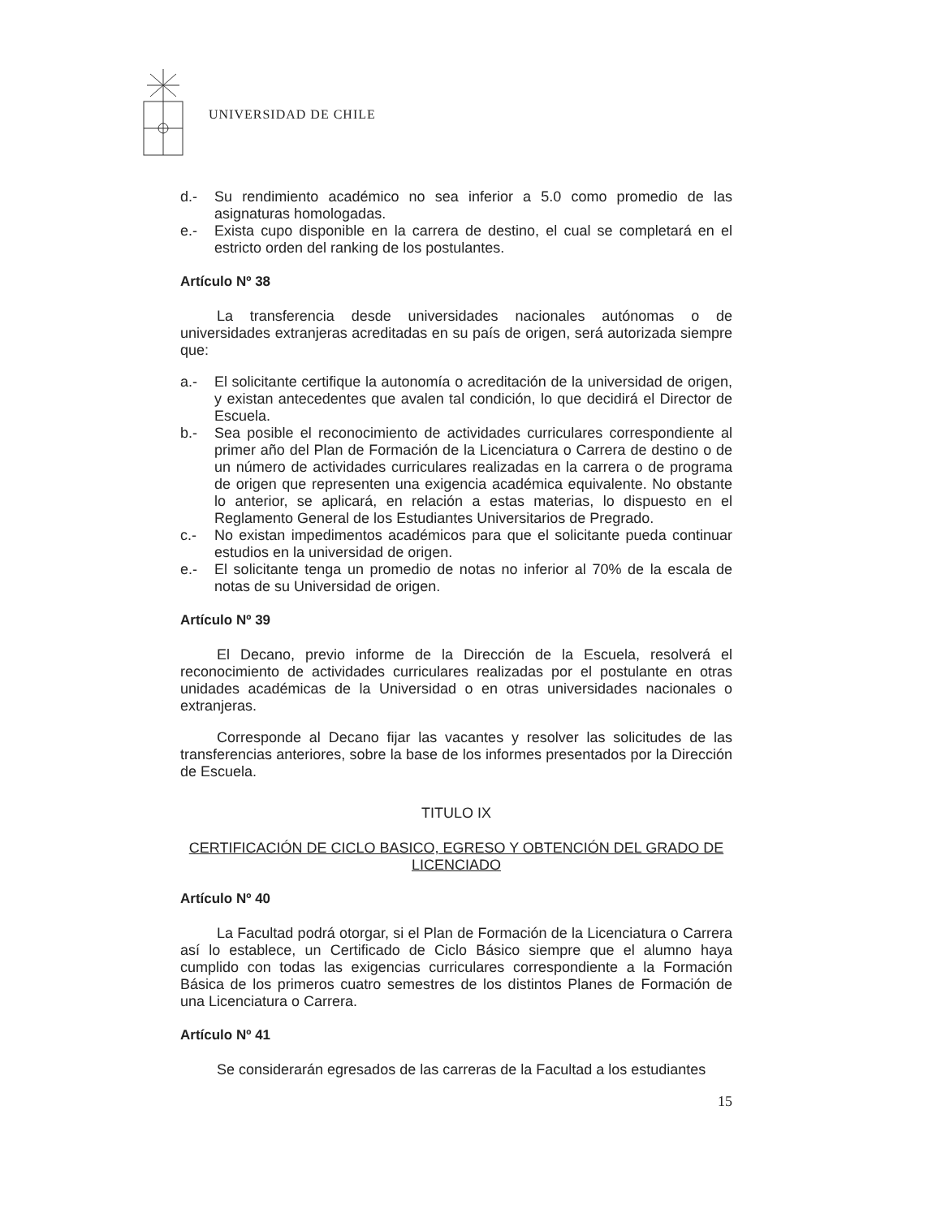UNIVERSIDAD DE CHILE
d.- Su rendimiento académico no sea inferior a 5.0 como promedio de las asignaturas homologadas.
e.- Exista cupo disponible en la carrera de destino, el cual se completará en el estricto orden del ranking de los postulantes.
Artículo Nº 38
La transferencia desde universidades nacionales autónomas o de universidades extranjeras acreditadas en su país de origen, será autorizada siempre que:
a.- El solicitante certifique la autonomía o acreditación de la universidad de origen, y existan antecedentes que avalen tal condición, lo que decidirá el Director de Escuela.
b.- Sea posible el reconocimiento de actividades curriculares correspondiente al primer año del Plan de Formación de la Licenciatura o Carrera de destino o de un número de actividades curriculares realizadas en la carrera o de programa de origen que representen una exigencia académica equivalente. No obstante lo anterior, se aplicará, en relación a estas materias, lo dispuesto en el Reglamento General de los Estudiantes Universitarios de Pregrado.
c.- No existan impedimentos académicos para que el solicitante pueda continuar estudios en la universidad de origen.
e.- El solicitante tenga un promedio de notas no inferior al 70% de la escala de notas de su Universidad de origen.
Artículo Nº 39
El Decano, previo informe de la Dirección de la Escuela, resolverá el reconocimiento de actividades curriculares realizadas por el postulante en otras unidades académicas de la Universidad o en otras universidades nacionales o extranjeras.
Corresponde al Decano fijar las vacantes y resolver las solicitudes de las transferencias anteriores, sobre la base de los informes presentados por la Dirección de Escuela.
TITULO IX
CERTIFICACIÓN DE CICLO BASICO, EGRESO Y OBTENCIÓN DEL GRADO DE LICENCIADO
Artículo Nº 40
La Facultad podrá otorgar, si el Plan de Formación de la Licenciatura o Carrera así lo establece, un Certificado de Ciclo Básico siempre que el alumno haya cumplido con todas las exigencias curriculares correspondiente a la Formación Básica de los primeros cuatro semestres de los distintos Planes de Formación de una Licenciatura o Carrera.
Artículo Nº 41
Se considerarán egresados de las carreras de la Facultad a los estudiantes
15